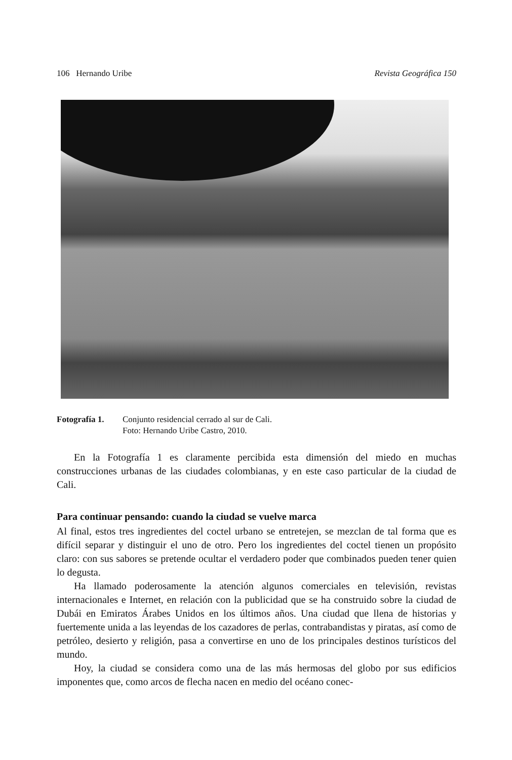106 Hernando Uribe Revista Geográfica 150
Fotografía 1.
Conjunto residencial cerrado al sur de Cali.
Foto: Hernando Uribe Castro, 2010.
En la Fotografía 1 es claramente percibida esta dimensión del miedo en muchas construcciones urbanas de las ciudades colombianas, y en este caso particular de la ciudad de Cali.
Para continuar pensando: cuando la ciudad se vuelve marca
Al final, estos tres ingredientes del coctel urbano se entretejen, se mezclan de tal forma que es difícil separar y distinguir el uno de otro. Pero los ingredientes del coctel tienen un propósito claro: con sus sabores se pretende ocultar el verdadero poder que combinados pueden tener quien lo degusta.
Ha llamado poderosamente la atención algunos comerciales en televisión, revistas internacionales e Internet, en relación con la publicidad que se ha construido sobre la ciudad de Dubái en Emiratos Árabes Unidos en los últimos años. Una ciudad que llena de historias y fuertemente unida a las leyendas de los cazadores de perlas, contrabandistas y piratas, así como de petróleo, desierto y religión, pasa a convertirse en uno de los principales destinos turísticos del mundo.
Hoy, la ciudad se considera como una de las más hermosas del globo por sus edificios imponentes que, como arcos de flecha nacen en medio del océano conec-